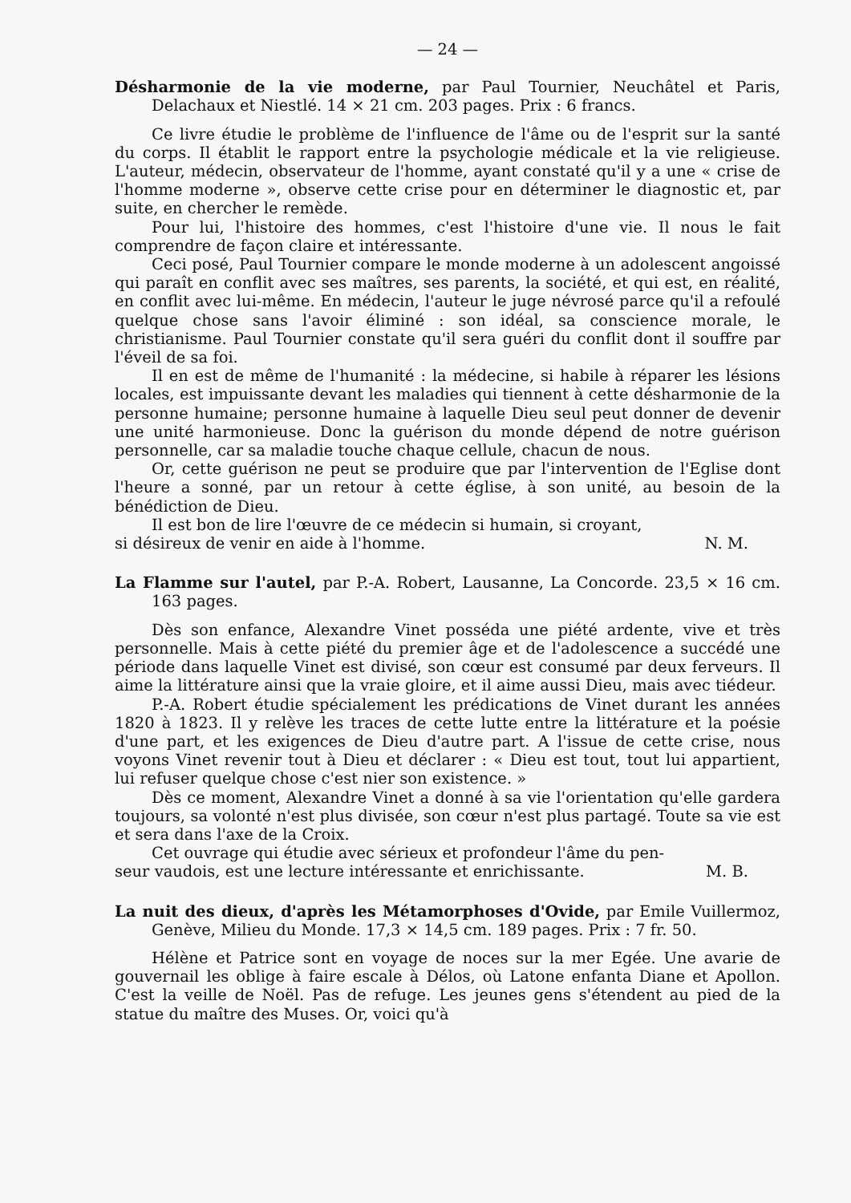— 24 —
Désharmonie de la vie moderne, par Paul Tournier, Neuchâtel et Paris, Delachaux et Niestlé. 14 × 21 cm. 203 pages. Prix : 6 francs.
Ce livre étudie le problème de l'influence de l'âme ou de l'esprit sur la santé du corps. Il établit le rapport entre la psychologie médicale et la vie religieuse. L'auteur, médecin, observateur de l'homme, ayant constaté qu'il y a une « crise de l'homme moderne », observe cette crise pour en déterminer le diagnostic et, par suite, en chercher le remède.
Pour lui, l'histoire des hommes, c'est l'histoire d'une vie. Il nous le fait comprendre de façon claire et intéressante.
Ceci posé, Paul Tournier compare le monde moderne à un adolescent angoissé qui paraît en conflit avec ses maîtres, ses parents, la société, et qui est, en réalité, en conflit avec lui-même. En médecin, l'auteur le juge névrosé parce qu'il a refoulé quelque chose sans l'avoir éliminé : son idéal, sa conscience morale, le christianisme. Paul Tournier constate qu'il sera guéri du conflit dont il souffre par l'éveil de sa foi.
Il en est de même de l'humanité : la médecine, si habile à réparer les lésions locales, est impuissante devant les maladies qui tiennent à cette désharmonie de la personne humaine; personne humaine à laquelle Dieu seul peut donner de devenir une unité harmonieuse. Donc la guérison du monde dépend de notre guérison personnelle, car sa maladie touche chaque cellule, chacun de nous.
Or, cette guérison ne peut se produire que par l'intervention de l'Eglise dont l'heure a sonné, par un retour à cette église, à son unité, au besoin de la bénédiction de Dieu.
Il est bon de lire l'œuvre de ce médecin si humain, si croyant,
si désireux de venir en aide à l'homme. N. M.
La Flamme sur l'autel, par P.-A. Robert, Lausanne, La Concorde. 23,5 × 16 cm. 163 pages.
Dès son enfance, Alexandre Vinet posséda une piété ardente, vive et très personnelle. Mais à cette piété du premier âge et de l'adolescence a succédé une période dans laquelle Vinet est divisé, son cœur est consumé par deux ferveurs. Il aime la littérature ainsi que la vraie gloire, et il aime aussi Dieu, mais avec tiédeur.
P.-A. Robert étudie spécialement les prédications de Vinet durant les années 1820 à 1823. Il y relève les traces de cette lutte entre la littérature et la poésie d'une part, et les exigences de Dieu d'autre part. A l'issue de cette crise, nous voyons Vinet revenir tout à Dieu et déclarer : « Dieu est tout, tout lui appartient, lui refuser quelque chose c'est nier son existence. »
Dès ce moment, Alexandre Vinet a donné à sa vie l'orientation qu'elle gardera toujours, sa volonté n'est plus divisée, son cœur n'est plus partagé. Toute sa vie est et sera dans l'axe de la Croix.
Cet ouvrage qui étudie avec sérieux et profondeur l'âme du pen-
seur vaudois, est une lecture intéressante et enrichissante. M. B.
La nuit des dieux, d'après les Métamorphoses d'Ovide, par Emile Vuillermoz, Genève, Milieu du Monde. 17,3 × 14,5 cm. 189 pages. Prix : 7 fr. 50.
Hélène et Patrice sont en voyage de noces sur la mer Egée. Une avarie de gouvernail les oblige à faire escale à Délos, où Latone enfanta Diane et Apollon. C'est la veille de Noël. Pas de refuge. Les jeunes gens s'étendent au pied de la statue du maître des Muses. Or, voici qu'à